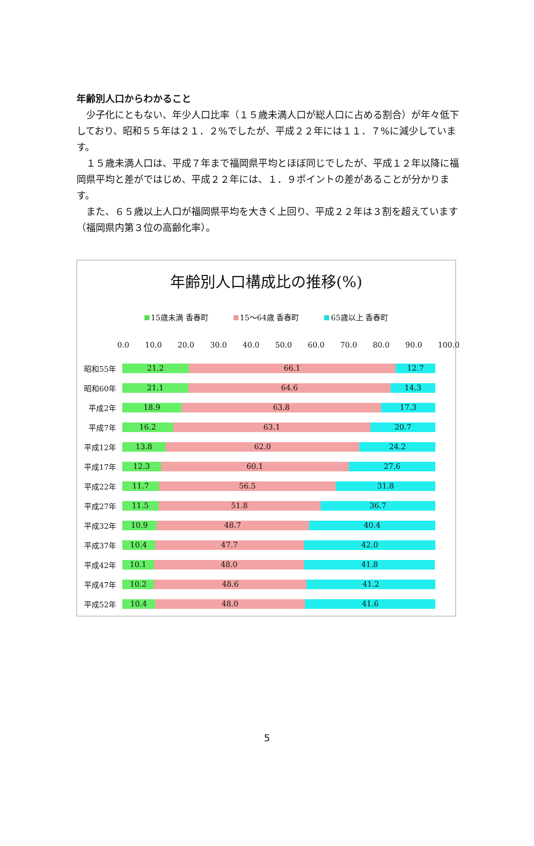年齢別人口からわかること
少子化にともない、年少人口比率（１５歳未満人口が総人口に占める割合）が年々低下しており、昭和５５年は２１．２%でしたが、平成２２年には１１．７%に減少しています。
１５歳未満人口は、平成７年まで福岡県平均とほぼ同じでしたが、平成１２年以降に福岡県平均と差がではじめ、平成２２年には、１．９ポイントの差があることが分かります。
また、６５歳以上人口が福岡県平均を大きく上回り、平成２２年は３割を超えています（福岡県内第３位の高齢化率）。
年齢別人口構成比の推移(%)
15歳未満 香春町 15～64歳 香春町 65歳以上 香春町
0.0 10.0 20.0 30.0 40.0 50.0 60.0 70.0 80.0 90.0 100.0
昭和55年
21.2 66.1 12.7
昭和60年
21.1 64.6 14.3
平成2年
18.9 63.8 17.3
平成7年
16.2 63.1 20.7
平成12年
13.8 62.0 24.2
平成17年
12.3 60.1 27.6
平成22年
11.7 56.5 31.8
平成27年
11.5 51.8 36.7
平成32年
10.9 48.7 40.4
平成37年
10.4 47.7 42.0
平成42年
10.1 48.0 41.8
平成47年
10.2 48.6 41.2
平成52年
10.4 48.0 41.6
5